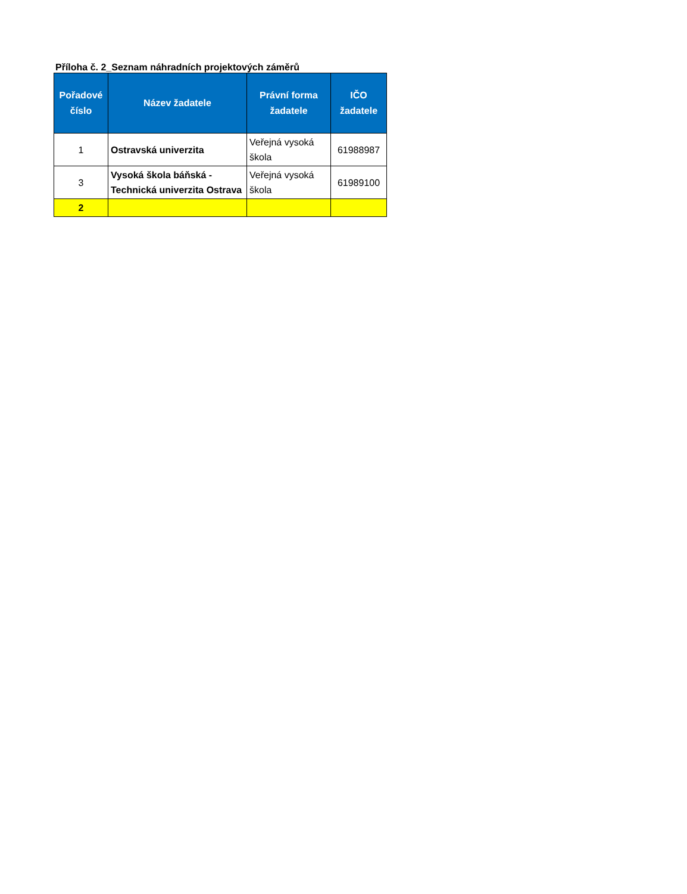Příloha č. 2_Seznam náhradních projektových záměrů
| Pořadové číslo | Název žadatele | Právní forma žadatele | IČO žadatele |
| --- | --- | --- | --- |
| 1 | Ostravská univerzita | Veřejná vysoká škola | 61988987 |
| 3 | Vysoká škola báňská - Technická univerzita Ostrava | Veřejná vysoká škola | 61989100 |
| 2 | | | |